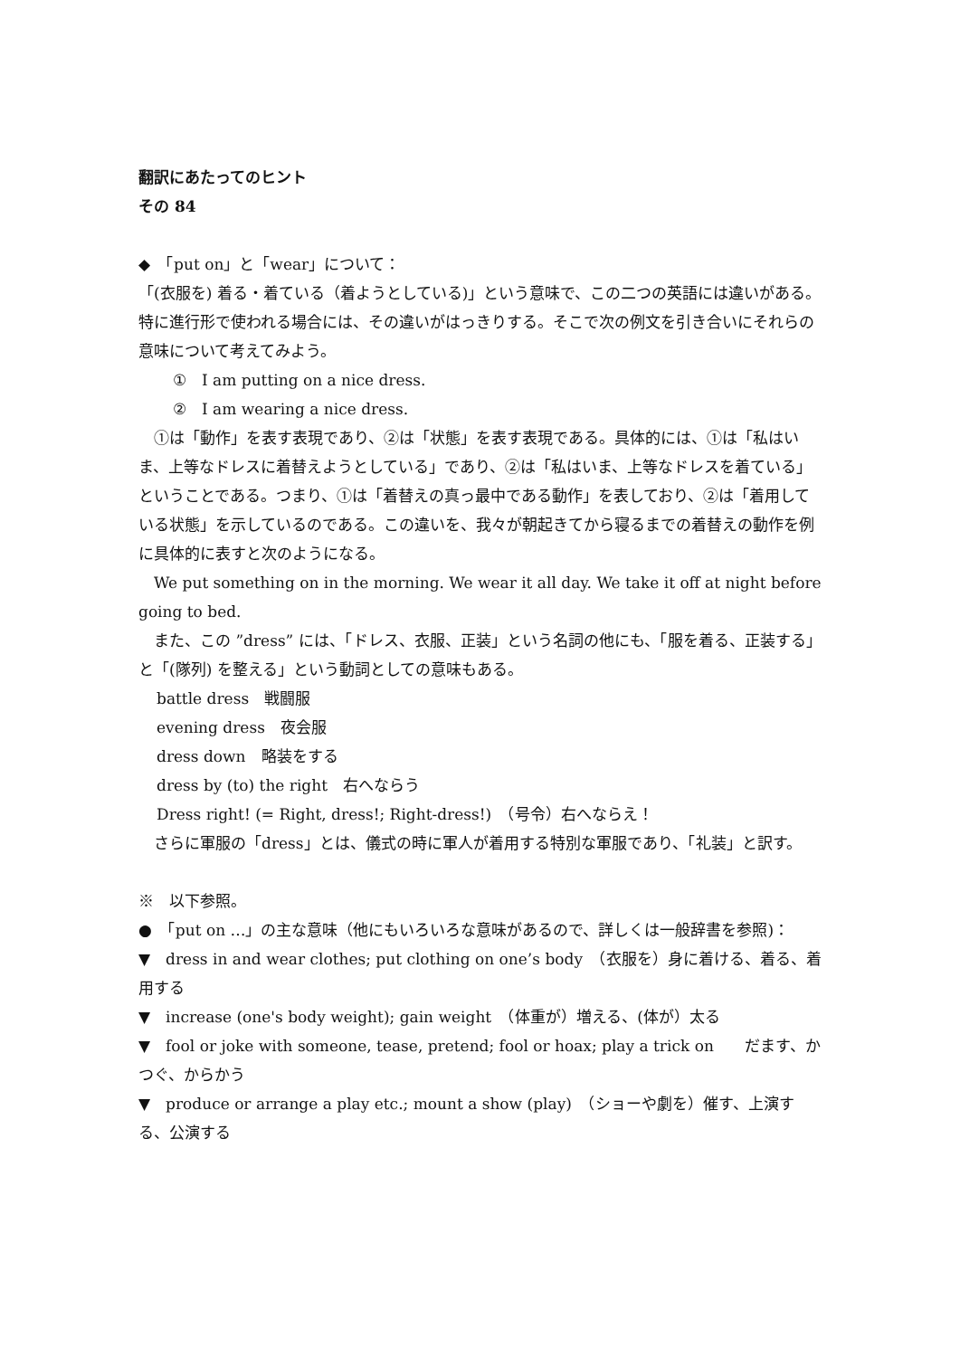翻訳にあたってのヒント
その 84
◆　「put on」と「wear」について：
「(衣服を) 着る・着ている（着ようとしている)」という意味で、この二つの英語には違いがある。特に進行形で使われる場合には、その違いがはっきりする。そこで次の例文を引き合いにそれらの意味について考えてみよう。
①　I am putting on a nice dress.
②　I am wearing a nice dress.
　①は「動作」を表す表現であり、②は「状態」を表す表現である。具体的には、①は「私はいま、上等なドレスに着替えようとしている」であり、②は「私はいま、上等なドレスを着ている」ということである。つまり、①は「着替えの真っ最中である動作」を表しており、②は「着用している状態」を示しているのである。この違いを、我々が朝起きてから寝るまでの着替えの動作を例に具体的に表すと次のようになる。
　We put something on in the morning. We wear it all day. We take it off at night before going to bed.
　また、この ”dress” には、「ドレス、衣服、正装」という名詞の他にも、「服を着る、正装する」と「(隊列) を整える」という動詞としての意味もある。
battle dress　戦闘服
evening dress　夜会服
dress down　略装をする
dress by (to) the right　右へならう
Dress right! (= Right, dress!; Right-dress!)　（号令）右へならえ！
　さらに軍服の「dress」とは、儀式の時に軍人が着用する特別な軍服であり、「礼装」と訳す。
※　以下参照。
●　「put on …」の主な意味（他にもいろいろな意味があるので、詳しくは一般辞書を参照)：
▼　dress in and wear clothes; put clothing on one’s body　（衣服を）身に着ける、着る、着用する
▼　increase (one's body weight); gain weight　（体重が）増える、(体が）太る
▼　fool or joke with someone, tease, pretend; fool or hoax; play a trick on　　だます、かつぐ、からかう
▼　produce or arrange a play etc.; mount a show (play)　（ショーや劇を）催す、上演する、公演する